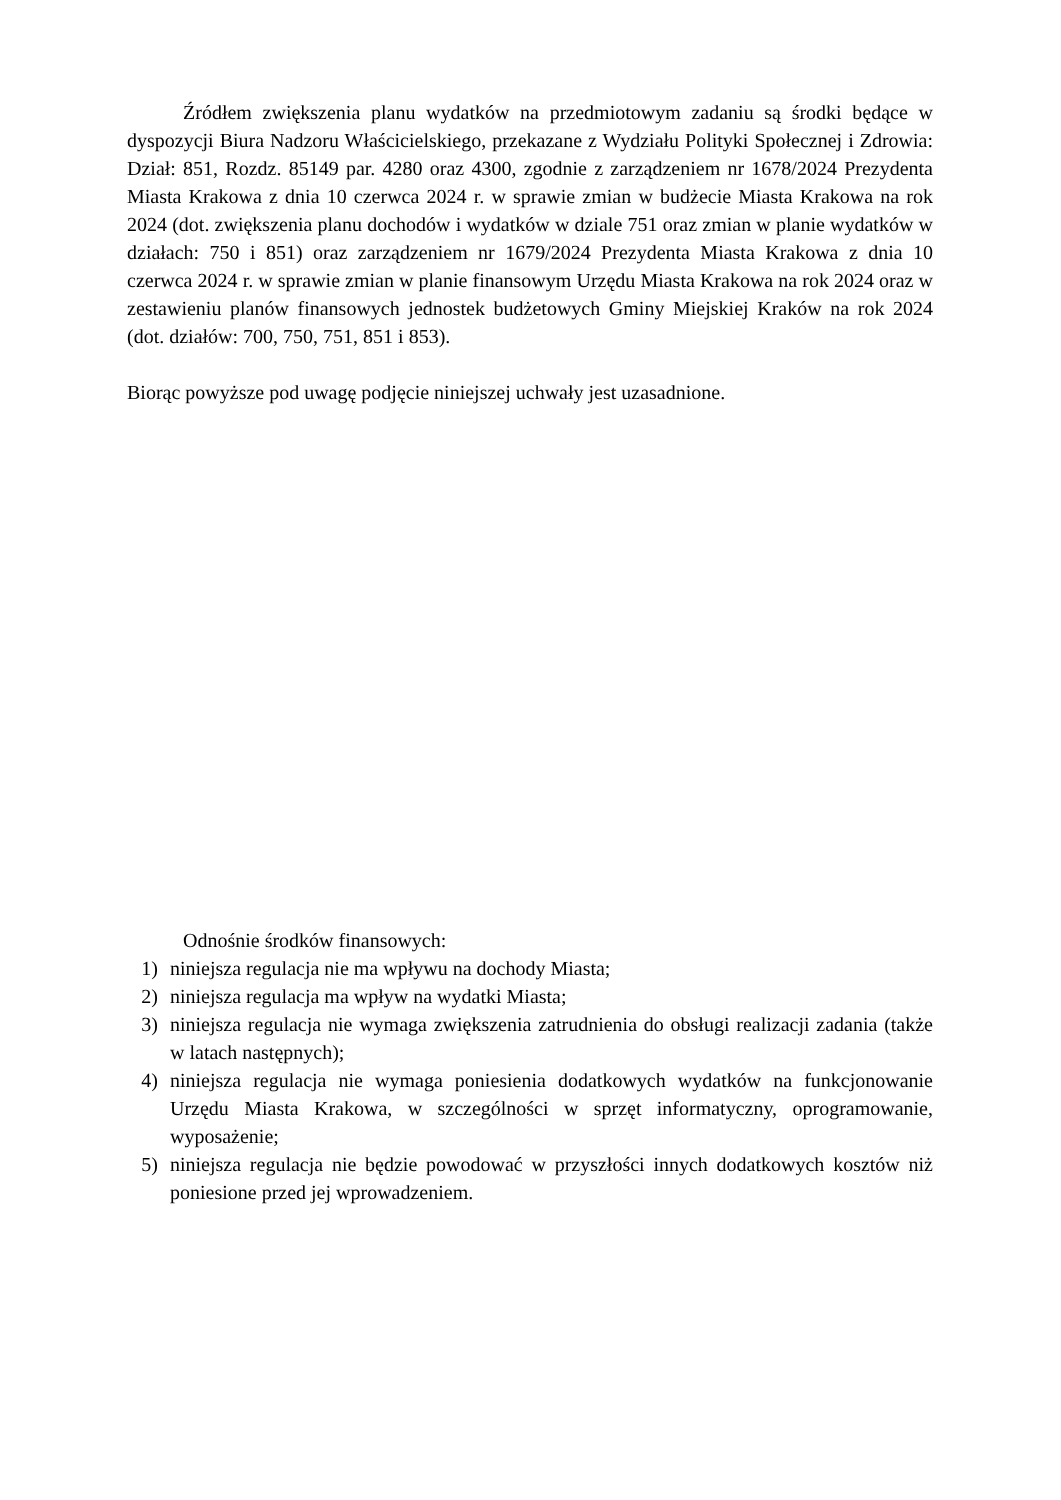Źródłem zwiększenia planu wydatków na przedmiotowym zadaniu są środki będące w dyspozycji Biura Nadzoru Właścicielskiego, przekazane z Wydziału Polityki Społecznej i Zdrowia: Dział: 851, Rozdz. 85149 par. 4280 oraz 4300, zgodnie z zarządzeniem nr 1678/2024 Prezydenta Miasta Krakowa z dnia 10 czerwca 2024 r. w sprawie zmian w budżecie Miasta Krakowa na rok 2024 (dot. zwiększenia planu dochodów i wydatków w dziale 751 oraz zmian w planie wydatków w działach: 750 i 851) oraz zarządzeniem nr 1679/2024 Prezydenta Miasta Krakowa z dnia 10 czerwca 2024 r. w sprawie zmian w planie finansowym Urzędu Miasta Krakowa na rok 2024 oraz w zestawieniu planów finansowych jednostek budżetowych Gminy Miejskiej Kraków na rok 2024 (dot. działów: 700, 750, 751, 851 i 853).
Biorąc powyższe pod uwagę podjęcie niniejszej uchwały jest uzasadnione.
Odnośnie środków finansowych:
1) niniejsza regulacja nie ma wpływu na dochody Miasta;
2) niniejsza regulacja ma wpływ na wydatki Miasta;
3) niniejsza regulacja nie wymaga zwiększenia zatrudnienia do obsługi realizacji zadania (także w latach następnych);
4) niniejsza regulacja nie wymaga poniesienia dodatkowych wydatków na funkcjonowanie Urzędu Miasta Krakowa, w szczególności w sprzęt informatyczny, oprogramowanie, wyposażenie;
5) niniejsza regulacja nie będzie powodować w przyszłości innych dodatkowych kosztów niż poniesione przed jej wprowadzeniem.